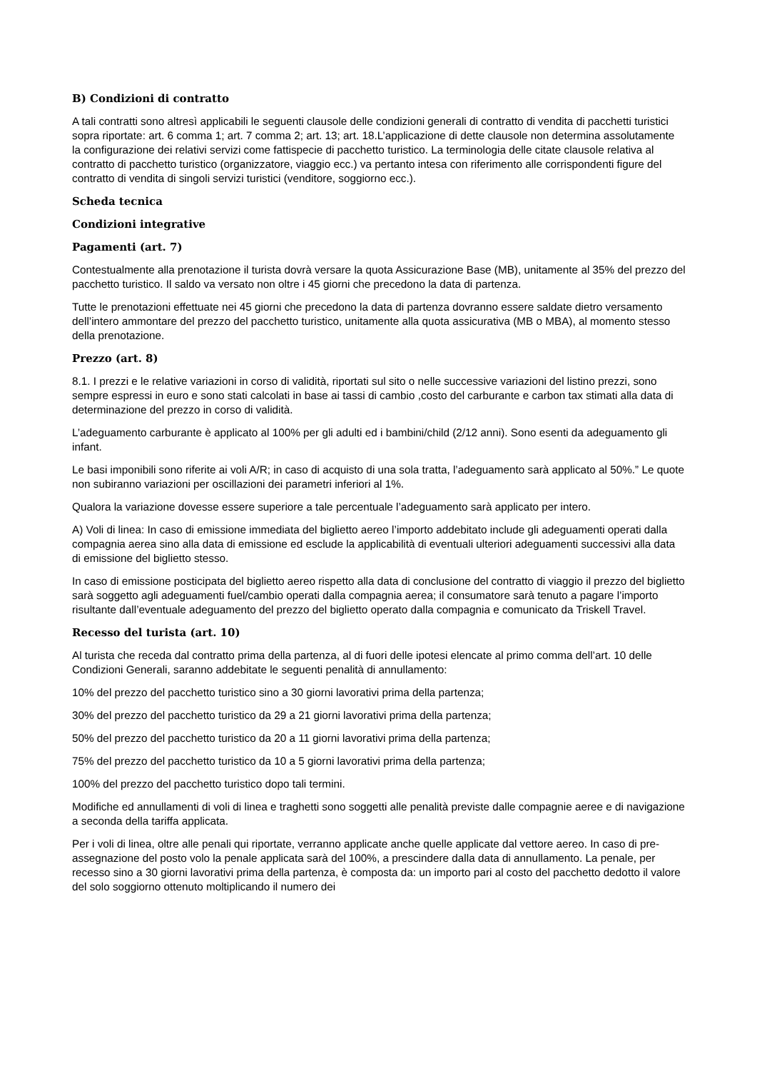B) Condizioni di contratto
A tali contratti sono altresì applicabili le seguenti clausole delle condizioni generali di contratto di vendita di pacchetti turistici sopra riportate: art. 6 comma 1; art. 7 comma 2; art. 13; art. 18.L’applicazione di dette clausole non determina assolutamente la configurazione dei relativi servizi come fattispecie di pacchetto turistico. La terminologia delle citate clausole relativa al contratto di pacchetto turistico (organizzatore, viaggio ecc.) va pertanto intesa con riferimento alle corrispondenti figure del contratto di vendita di singoli servizi turistici (venditore, soggiorno ecc.).
Scheda tecnica
Condizioni integrative
Pagamenti (art. 7)
Contestualmente alla prenotazione il turista dovrà versare la quota Assicurazione Base (MB), unitamente al 35% del prezzo del pacchetto turistico. Il saldo va versato non oltre i 45 giorni che precedono la data di partenza.
Tutte le prenotazioni effettuate nei 45 giorni che precedono la data di partenza dovranno essere saldate dietro versamento dell’intero ammontare del prezzo del pacchetto turistico, unitamente alla quota assicurativa (MB o MBA), al momento stesso della prenotazione.
Prezzo (art. 8)
8.1. I prezzi e le relative variazioni in corso di validità, riportati sul sito o nelle successive variazioni del listino prezzi, sono sempre espressi in euro e sono stati calcolati in base ai tassi di cambio ,costo del carburante e carbon tax stimati alla data di determinazione del prezzo in corso di validità.
L’adeguamento carburante è applicato al 100% per gli adulti ed i bambini/child (2/12 anni). Sono esenti da adeguamento gli infant.
Le basi imponibili sono riferite ai voli A/R; in caso di acquisto di una sola tratta, l’adeguamento sarà applicato al 50%.” Le quote non subiranno variazioni per oscillazioni dei parametri inferiori al 1%.
Qualora la variazione dovesse essere superiore a tale percentuale l’adeguamento sarà applicato per intero.
A) Voli di linea: In caso di emissione immediata del biglietto aereo l’importo addebitato include gli adeguamenti operati dalla compagnia aerea sino alla data di emissione ed esclude la applicabilità di eventuali ulteriori adeguamenti successivi alla data di emissione del biglietto stesso.
In caso di emissione posticipata del biglietto aereo rispetto alla data di conclusione del contratto di viaggio il prezzo del biglietto sarà soggetto agli adeguamenti fuel/cambio operati dalla compagnia aerea; il consumatore sarà tenuto a pagare l’importo risultante dall’eventuale adeguamento del prezzo del biglietto operato dalla compagnia e comunicato da Triskell Travel.
Recesso del turista (art. 10)
Al turista che receda dal contratto prima della partenza, al di fuori delle ipotesi elencate al primo comma dell’art. 10 delle Condizioni Generali, saranno addebitate le seguenti penalità di annullamento:
10% del prezzo del pacchetto turistico sino a 30 giorni lavorativi prima della partenza;
30% del prezzo del pacchetto turistico da 29 a 21 giorni lavorativi prima della partenza;
50% del prezzo del pacchetto turistico da 20 a 11 giorni lavorativi prima della partenza;
75% del prezzo del pacchetto turistico da 10 a 5 giorni lavorativi prima della partenza;
100% del prezzo del pacchetto turistico dopo tali termini.
Modifiche ed annullamenti di voli di linea e traghetti sono soggetti alle penalità previste dalle compagnie aeree e di navigazione a seconda della tariffa applicata.
Per i voli di linea, oltre alle penali qui riportate, verranno applicate anche quelle applicate dal vettore aereo. In caso di pre-assegnazione del posto volo la penale applicata sarà del 100%, a prescindere dalla data di annullamento. La penale, per recesso sino a 30 giorni lavorativi prima della partenza, è composta da: un importo pari al costo del pacchetto dedotto il valore del solo soggiorno ottenuto moltiplicando il numero dei